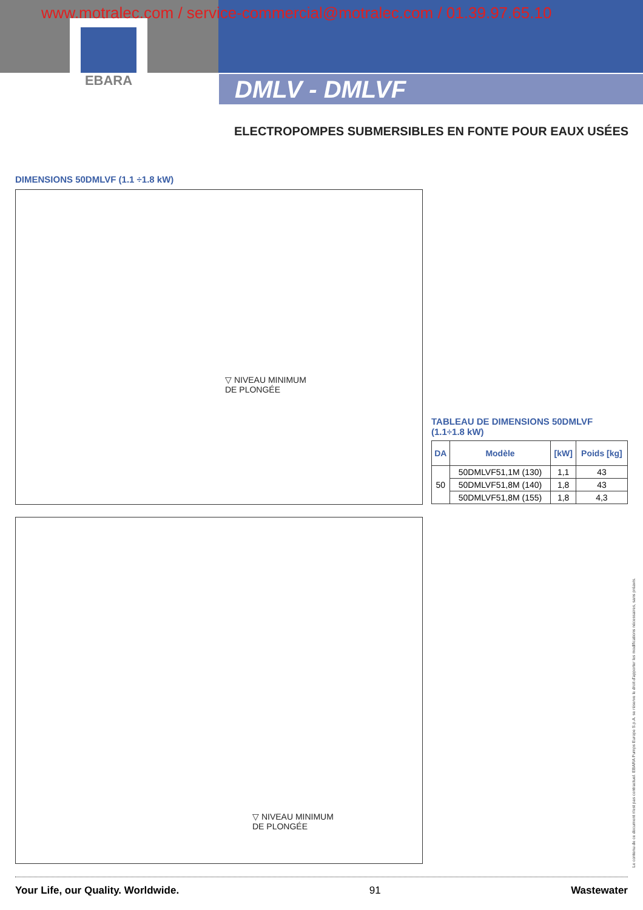www.motralec.com / service-commercial@motralec.com / 01.39.97.65.10
EBARA
DMLV - DMLVF
ELECTROPOMPES SUBMERSIBLES EN FONTE POUR EAUX USÉES
DIMENSIONS 50DMLVF (1.1 ÷1.8 kW)
▽ NIVEAU MINIMUM
DE PLONGÉE
TABLEAU DE DIMENSIONS 50DMLVF
(1.1÷1.8 kW)
| DA | Modèle | [kW] | Poids [kg] |
| --- | --- | --- | --- |
| 50 | 50DMLVF51,1M (130) | 1,1 | 43 |
| | 50DMLVF51,8M (140) | 1,8 | 43 |
| | 50DMLVF51,8M (155) | 1,8 | 4,3 |
▽ NIVEAU MINIMUM
DE PLONGÉE
Le contenu de ce document n'est pas contractuel. EBARA Pumps Europe S.p.A. se réserve le droit d'apporter les modifications nécessaires, sans préavis.
Your Life, our Quality. Worldwide. 91 Wastewater